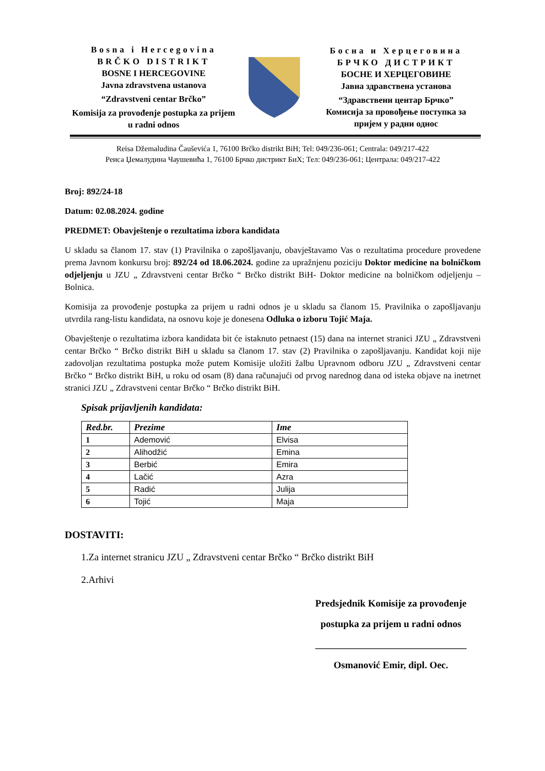Bosna i Hercegovina
BRČKO DISTRIKT
BOSNE I HERCEGOVINE
Javna zdravstvena ustanova
“Zdravstveni centar Brčko”
Komisija za provođenje postupka za prijem u radni odnos
Босна и Херцеговина
БРЧКО ДИСТРИКТ
БОСНЕ И ХЕРЦЕГОВИНЕ
Јавна здравствена установа
“Здравствени центар Брчко”
Комисија за провођење поступка за пријем у радни однос
Reisa Džemaludina Čauševića 1, 76100 Brčko distrikt BiH; Tel: 049/236-061; Centrala: 049/217-422
Реиса Џемалудина Чаушевића 1, 76100 Брчко дистрикт БиХ; Тел: 049/236-061; Централа: 049/217-422
Broj: 892/24-18
Datum: 02.08.2024. godine
PREDMET: Obavještenje o rezultatima izbora kandidata
U skladu sa članom 17. stav (1) Pravilnika o zapošljavanju, obavještavamo Vas o rezultatima procedure provedene prema Javnom konkursu broj: 892/24 od 18.06.2024. godine za upražnjenu poziciju Doktor medicine na bolničkom odjeljenju u JZU „ Zdravstveni centar Brčko “ Brčko distrikt BiH- Doktor medicine na bolničkom odjeljenju – Bolnica.
Komisija za provođenje postupka za prijem u radni odnos je u skladu sa članom 15. Pravilnika o zapošljavanju utvrdila rang-listu kandidata, na osnovu koje je donesena Odluka o izboru Tojić Maja.
Obavještenje o rezultatima izbora kandidata bit će istaknuto petnaest (15) dana na internet stranici JZU „ Zdravstveni centar Brčko “ Brčko distrikt BiH u skladu sa članom 17. stav (2) Pravilnika o zapošljavanju. Kandidat koji nije zadovoljan rezultatima postupka može putem Komisije uložiti žalbu Upravnom odboru JZU „ Zdravstveni centar Brčko “ Brčko distrikt BiH, u roku od osam (8) dana računajući od prvog narednog dana od isteka objave na inetrnet stranici JZU „ Zdravstveni centar Brčko “ Brčko distrikt BiH.
Spisak prijavljenih kandidata:
| Red.br. | Prezime | Ime |
| --- | --- | --- |
| 1 | Ademović | Elvisa |
| 2 | Alihodžić | Emina |
| 3 | Berbić | Emira |
| 4 | Lačić | Azra |
| 5 | Radić | Julija |
| 6 | Tojić | Maja |
DOSTAVITI:
1.Za internet stranicu JZU „ Zdravstveni centar Brčko “ Brčko distrikt BiH
2.Arhivi
Predsjednik Komisije za provođenje
postupka za prijem u radni odnos
_______________________________
Osmanović Emir, dipl. Oec.